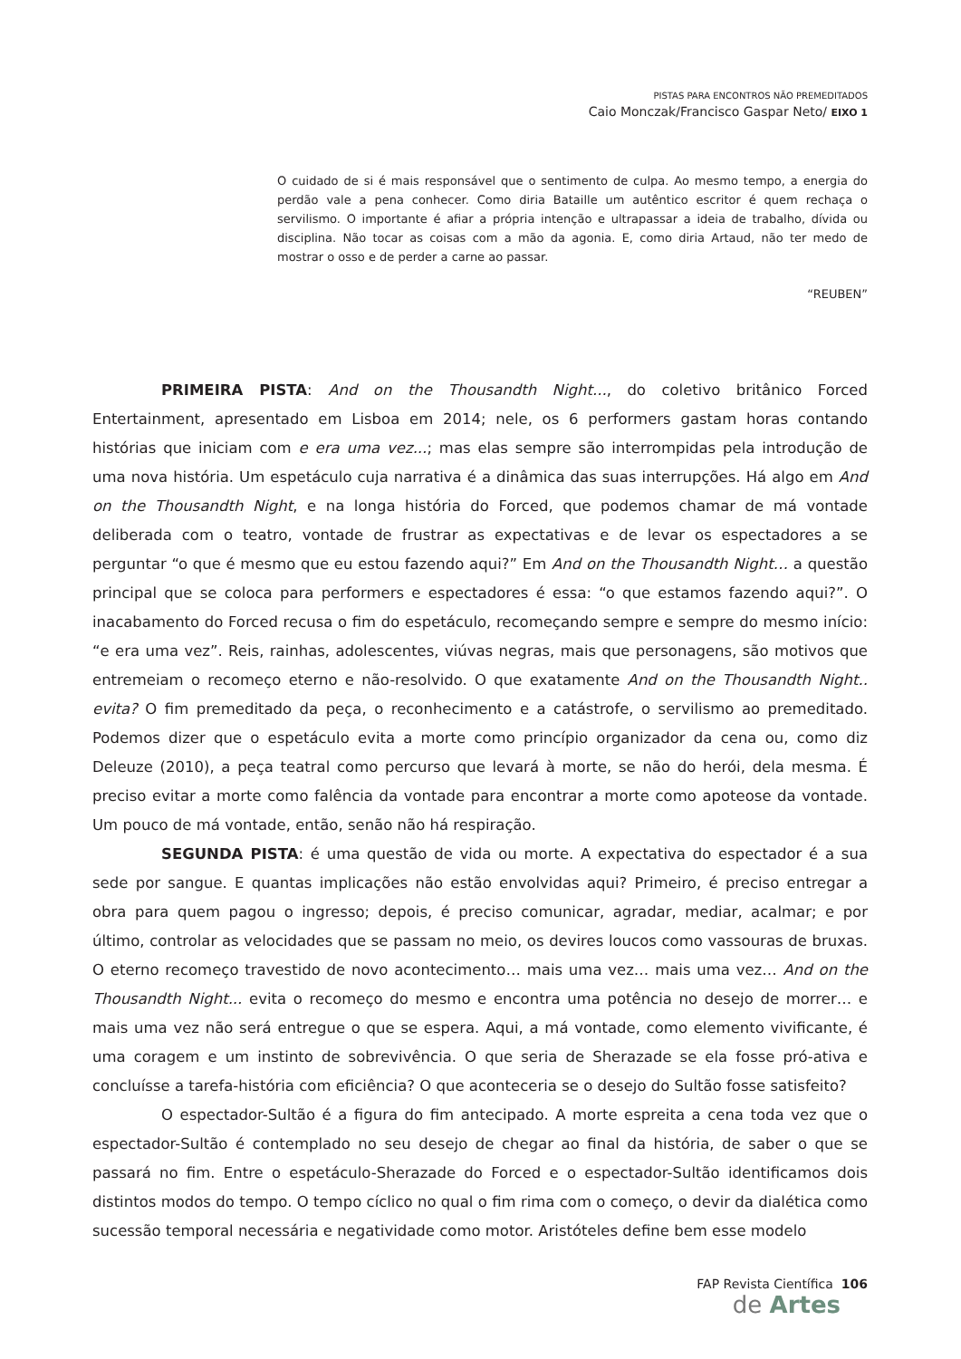PISTAS PARA ENCONTROS NÃO PREMEDITADOS
Caio Monczak/Francisco Gaspar Neto/ EIXO 1
O cuidado de si é mais responsável que o sentimento de culpa. Ao mesmo tempo, a energia do perdão vale a pena conhecer. Como diria Bataille um autêntico escritor é quem rechaça o servilismo. O importante é afiar a própria intenção e ultrapassar a ideia de trabalho, dívida ou disciplina. Não tocar as coisas com a mão da agonia. E, como diria Artaud, não ter medo de mostrar o osso e de perder a carne ao passar.
“REUBEN”
PRIMEIRA PISTA: And on the Thousandth Night..., do coletivo britânico Forced Entertainment, apresentado em Lisboa em 2014; nele, os 6 performers gastam horas contando histórias que iniciam com e era uma vez...; mas elas sempre são interrompidas pela introdução de uma nova história. Um espetáculo cuja narrativa é a dinâmica das suas interrupções. Há algo em And on the Thousandth Night, e na longa história do Forced, que podemos chamar de má vontade deliberada com o teatro, vontade de frustrar as expectativas e de levar os espectadores a se perguntar “o que é mesmo que eu estou fazendo aqui?” Em And on the Thousandth Night… a questão principal que se coloca para performers e espectadores é essa: “o que estamos fazendo aqui?”. O inacabamento do Forced recusa o fim do espetáculo, recomeçando sempre e sempre do mesmo início: “e era uma vez”. Reis, rainhas, adolescentes, viúvas negras, mais que personagens, são motivos que entremeiam o recomeço eterno e não-resolvido. O que exatamente And on the Thousandth Night.. evita? O fim premeditado da peça, o reconhecimento e a catástrofe, o servilismo ao premeditado. Podemos dizer que o espetáculo evita a morte como princípio organizador da cena ou, como diz Deleuze (2010), a peça teatral como percurso que levará à morte, se não do herói, dela mesma. É preciso evitar a morte como falência da vontade para encontrar a morte como apoteose da vontade. Um pouco de má vontade, então, senão não há respiração.
SEGUNDA PISTA: é uma questão de vida ou morte. A expectativa do espectador é a sua sede por sangue. E quantas implicações não estão envolvidas aqui? Primeiro, é preciso entregar a obra para quem pagou o ingresso; depois, é preciso comunicar, agradar, mediar, acalmar; e por último, controlar as velocidades que se passam no meio, os devires loucos como vassouras de bruxas. O eterno recomeço travestido de novo acontecimento… mais uma vez… mais uma vez… And on the Thousandth Night... evita o recomeço do mesmo e encontra uma potência no desejo de morrer… e mais uma vez não será entregue o que se espera. Aqui, a má vontade, como elemento vivificante, é uma coragem e um instinto de sobrevivência. O que seria de Sherazade se ela fosse pró-ativa e concluísse a tarefa-história com eficiência? O que aconteceria se o desejo do Sultão fosse satisfeito?
O espectador-Sultão é a figura do fim antecipado. A morte espreita a cena toda vez que o espectador-Sultão é contemplado no seu desejo de chegar ao final da história, de saber o que se passará no fim. Entre o espetáculo-Sherazade do Forced e o espectador-Sultão identificamos dois distintos modos do tempo. O tempo cíclico no qual o fim rima com o começo, o devir da dialética como sucessão temporal necessária e negatividade como motor. Aristóteles define bem esse modelo
FAP Revista Científica 106
de Artes